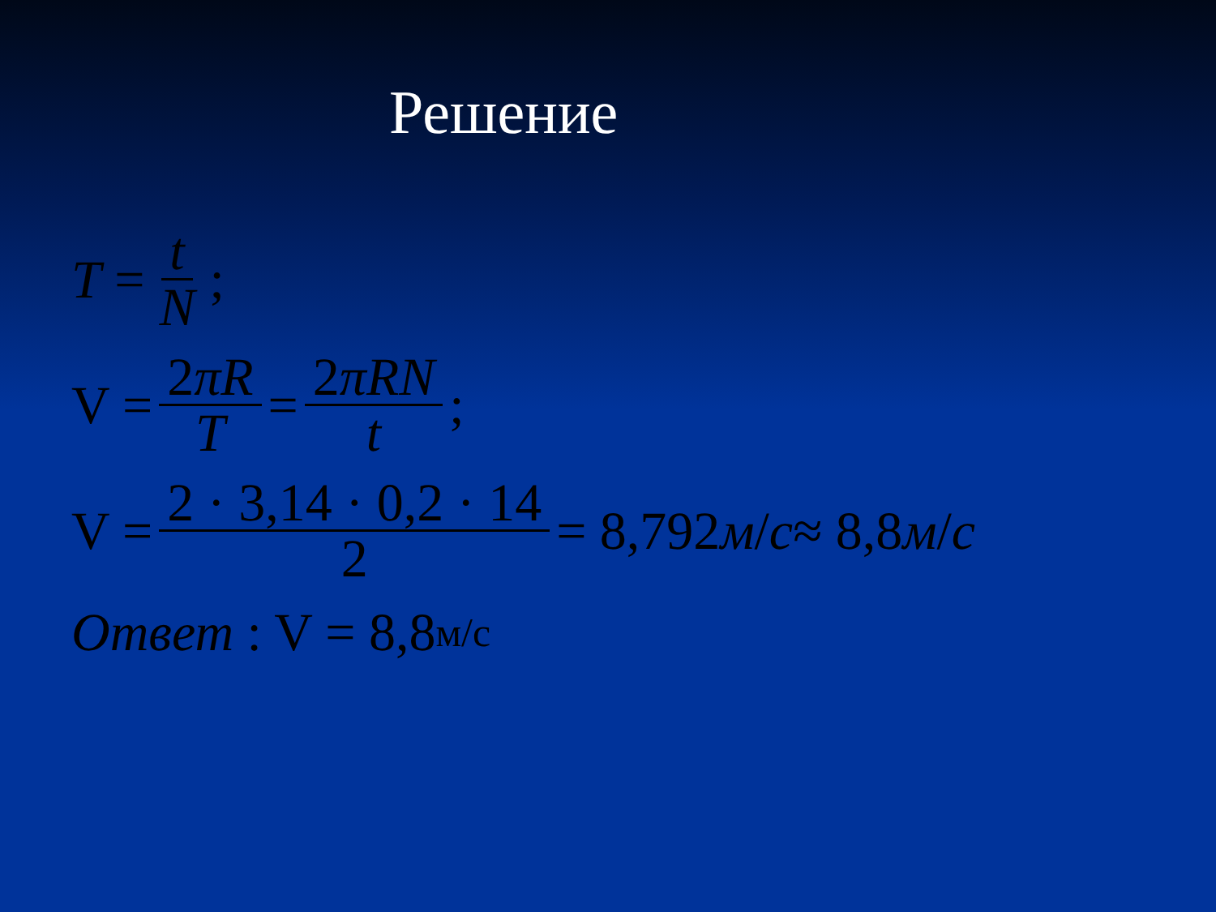Решение
T = t N;
V = 2πR T = 2πRN t;
V = 2 · 3,14 · 0,2 · 14 2 = 8,792 м / с ≈ 8,8 м / с
Ответ : V = 8,8 м/с